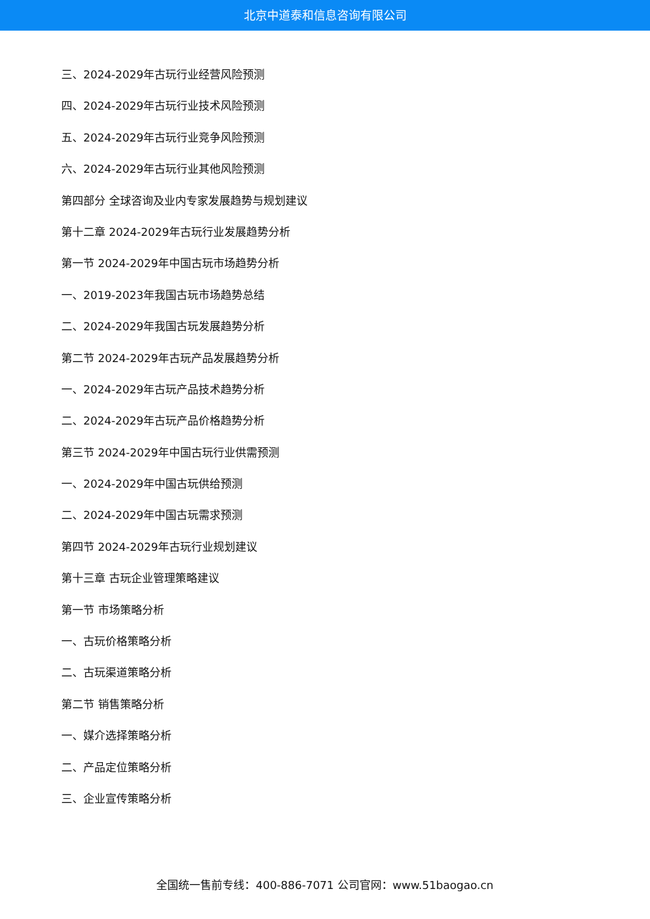北京中道泰和信息咨询有限公司
三、2024-2029年古玩行业经营风险预测
四、2024-2029年古玩行业技术风险预测
五、2024-2029年古玩行业竞争风险预测
六、2024-2029年古玩行业其他风险预测
第四部分 全球咨询及业内专家发展趋势与规划建议
第十二章 2024-2029年古玩行业发展趋势分析
第一节 2024-2029年中国古玩市场趋势分析
一、2019-2023年我国古玩市场趋势总结
二、2024-2029年我国古玩发展趋势分析
第二节 2024-2029年古玩产品发展趋势分析
一、2024-2029年古玩产品技术趋势分析
二、2024-2029年古玩产品价格趋势分析
第三节 2024-2029年中国古玩行业供需预测
一、2024-2029年中国古玩供给预测
二、2024-2029年中国古玩需求预测
第四节 2024-2029年古玩行业规划建议
第十三章 古玩企业管理策略建议
第一节 市场策略分析
一、古玩价格策略分析
二、古玩渠道策略分析
第二节 销售策略分析
一、媒介选择策略分析
二、产品定位策略分析
三、企业宣传策略分析
全国统一售前专线：400-886-7071 公司官网：www.51baogao.cn